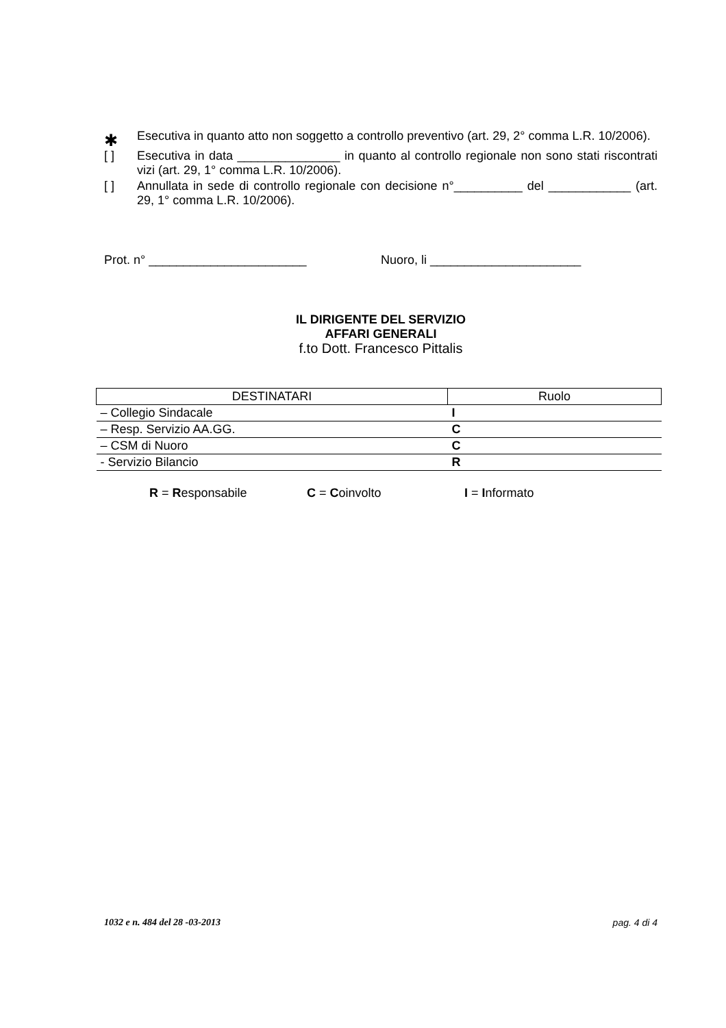✱
Esecutiva in quanto atto non soggetto a controllo preventivo (art. 29, 2° comma L.R. 10/2006).
[ ] Esecutiva in data _______________ in quanto al controllo regionale non sono stati riscontrati vizi (art. 29, 1° comma L.R. 10/2006).
[ ] Annullata in sede di controllo regionale con decisione n°__________ del ____________ (art. 29, 1° comma L.R. 10/2006).
Prot. n° _______________________ Nuoro, li ______________________
IL DIRIGENTE DEL SERVIZIO
AFFARI GENERALI
f.to Dott. Francesco Pittalis
| DESTINATARI | Ruolo |
| --- | --- |
| – Collegio Sindacale | I |
| – Resp. Servizio AA.GG. | C |
| – CSM di Nuoro | C |
| - Servizio Bilancio | R |
R = Responsabile C = Coinvolto I = Informato
1032 e n. 484 del 28 -03-2013 pag. 4 di 4